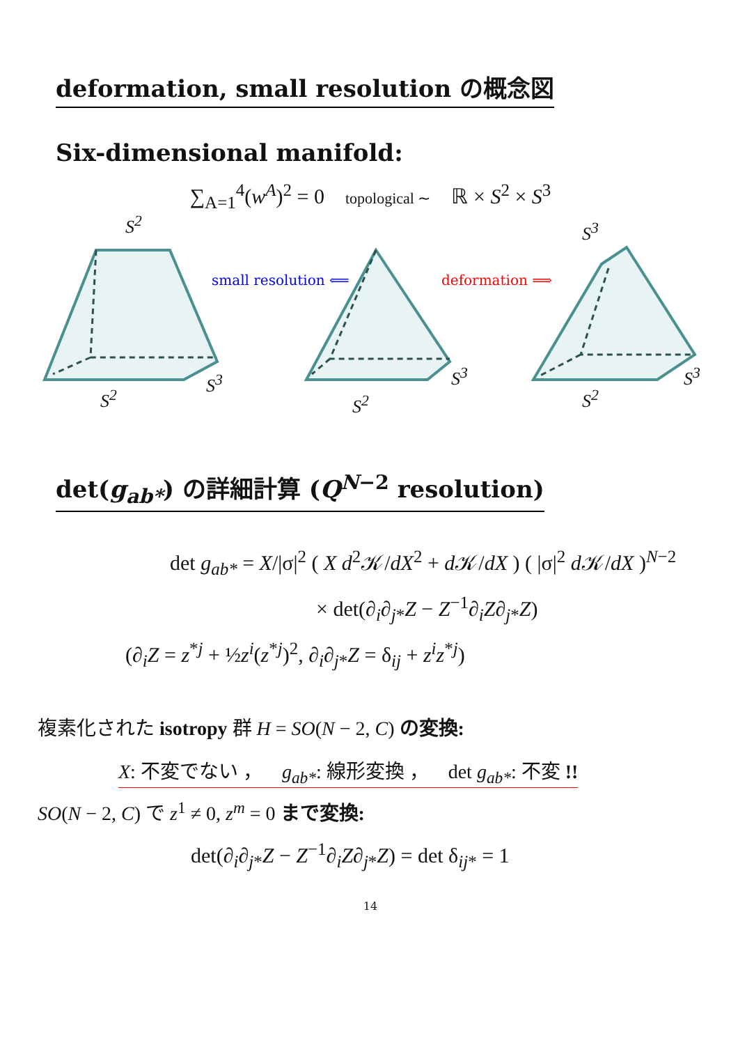deformation, small resolution の概念図
Six-dimensional manifold:
∑<sub>A=1</sub><sup>4</sup>(w<sup>A</sup>)<sup>2</sup> = 0 topological ∼ ℝ × S<sup>2</sup> × S<sup>3</sup>
S<sup>2</sup>
small resolution ⟸ deformation ⟹
S<sup>3</sup>
S<sup>2</sup>
S<sup>3</sup>
S<sup>2</sup>
S<sup>3</sup>
S<sup>2</sup>
S<sup>3</sup>
det(g<sub>ab*</sub>) の詳細計算 (Q<sup>N−2</sup> resolution)
det g<sub>ab*</sub> = X/|σ|<sup>2</sup> ( X d<sup>2</sup>𝒦/dX<sup>2</sup> + d 𝒦/dX ) ( |σ|<sup>2</sup> d 𝒦/dX )<sup>N−2</sup>
× det(∂<sub>i</sub>∂<sub>j*</sub>Z − Z<sup>−1</sup>∂<sub>i</sub>Z∂<sub>j*</sub>Z)
(∂<sub>i</sub>Z = z<sup>*j</sup> + ½z<sup>i</sup>(z<sup>*j</sup>)<sup>2</sup>, ∂<sub>i</sub>∂<sub>j*</sub>Z = δ<sub>ij</sub> + z<sup>i</sup>z<sup>*j</sup>)
複素化された isotropy 群 H = SO(N − 2, C) の変換:
X: 不変でない ， g<sub>ab*</sub>: 線形変換 ， det g<sub>ab*</sub>: 不変 !!
SO(N − 2, C) で z<sup>1</sup> ≠ 0, z<sup>m</sup> = 0 まで変換:
det(∂<sub>i</sub>∂<sub>j*</sub>Z − Z<sup>−1</sup>∂<sub>i</sub>Z∂<sub>j*</sub>Z) = det δ<sub>ij*</sub> = 1
14